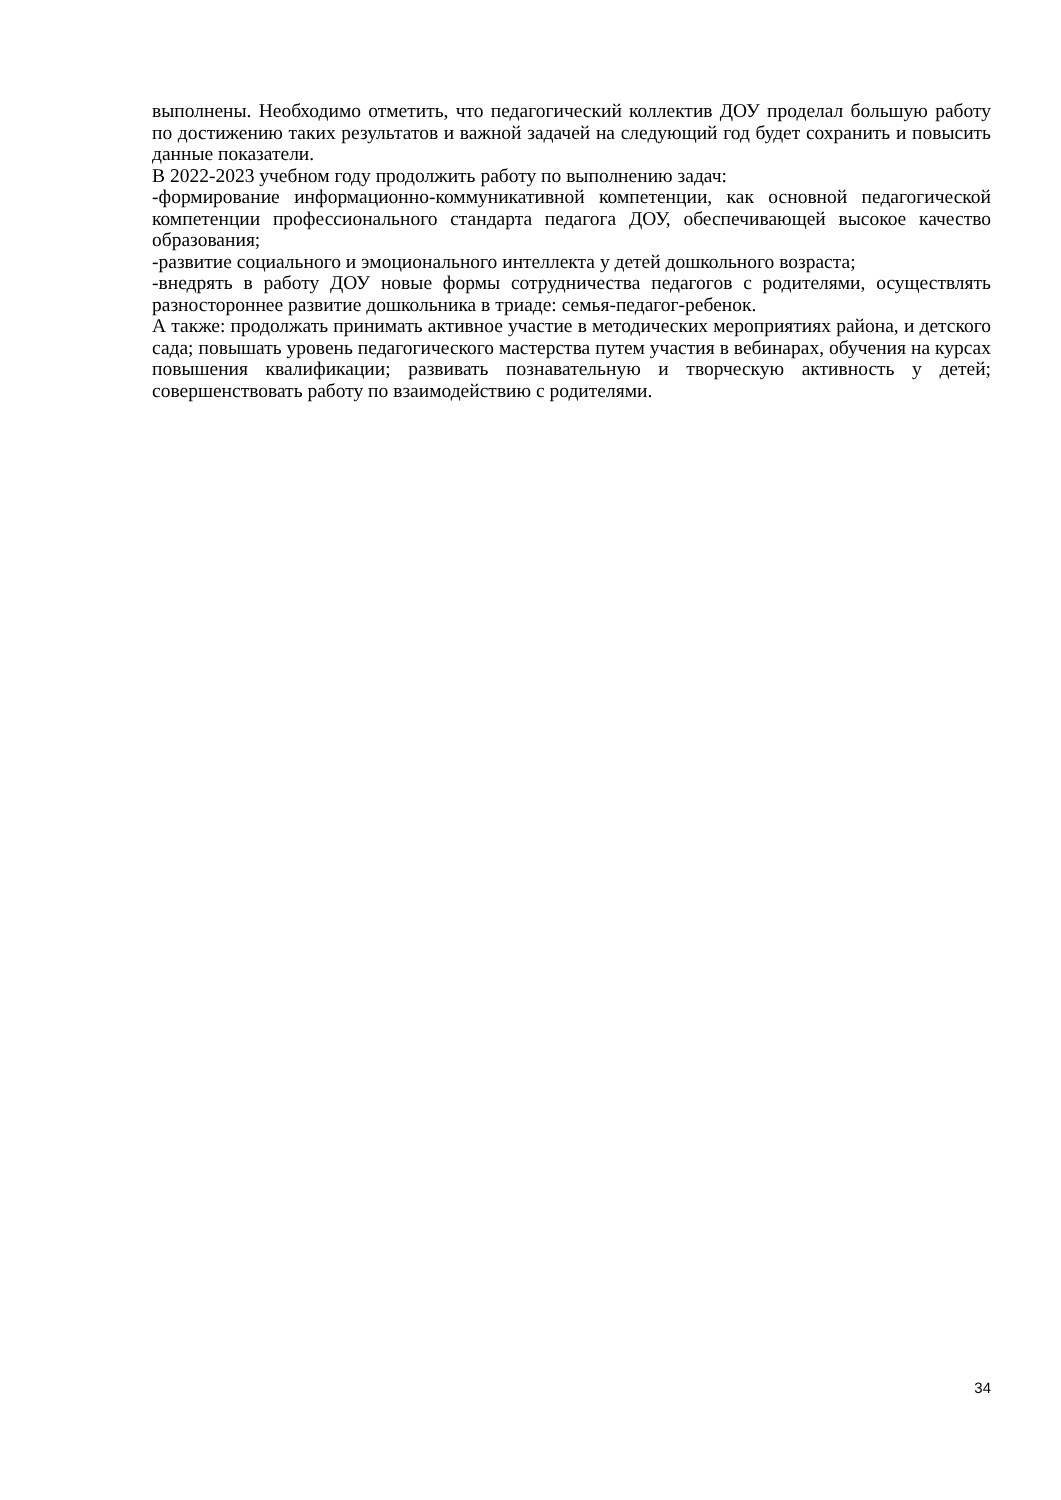выполнены. Необходимо отметить, что педагогический коллектив ДОУ проделал большую работу по достижению таких результатов и важной задачей на следующий год будет сохранить и повысить данные показатели.
В 2022-2023 учебном году продолжить работу по выполнению задач:
-формирование информационно-коммуникативной компетенции, как основной педагогической компетенции профессионального стандарта педагога ДОУ, обеспечивающей высокое качество образования;
-развитие социального и эмоционального интеллекта у детей дошкольного возраста;
-внедрять в работу ДОУ новые формы сотрудничества педагогов с родителями, осуществлять разностороннее развитие дошкольника в триаде: семья-педагог-ребенок.
А также: продолжать принимать активное участие в методических мероприятиях района, и детского сада; повышать уровень педагогического мастерства путем участия в вебинарах, обучения на курсах повышения квалификации; развивать познавательную и творческую активность у детей; совершенствовать работу по взаимодействию с родителями.
34